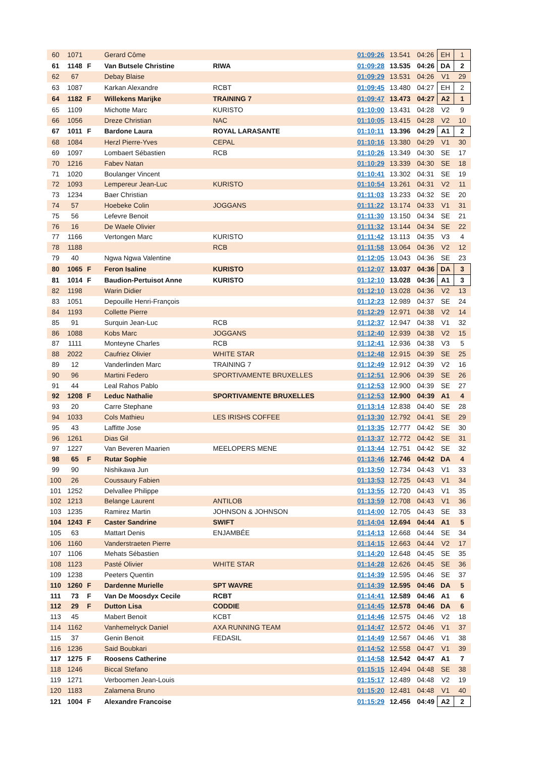| 60 | 1071 | | Gerard Côme | | 01:09:26 | 13.541 | 04:26 | EH | 1 |
| 61 | 1148 | F | Van Butsele Christine | RIWA | 01:09:28 | 13.535 | 04:26 | DA | 2 |
| 62 | 67 | | Debay Blaise | | 01:09:29 | 13.531 | 04:26 | V1 | 29 |
| 63 | 1087 | | Karkan Alexandre | RCBT | 01:09:45 | 13.480 | 04:27 | EH | 2 |
| 64 | 1182 | F | Willekens Marijke | TRAINING 7 | 01:09:47 | 13.473 | 04:27 | A2 | 1 |
| 65 | 1109 | | Michotte Marc | KURISTO | 01:10:00 | 13.431 | 04:28 | V2 | 9 |
| 66 | 1056 | | Dreze Christian | NAC | 01:10:05 | 13.415 | 04:28 | V2 | 10 |
| 67 | 1011 | F | Bardone Laura | ROYAL LARASANTE | 01:10:11 | 13.396 | 04:29 | A1 | 2 |
| 68 | 1084 | | Herzl Pierre-Yves | CEPAL | 01:10:16 | 13.380 | 04:29 | V1 | 30 |
| 69 | 1097 | | Lombaert Sébastien | RCB | 01:10:26 | 13.349 | 04:30 | SE | 17 |
| 70 | 1216 | | Fabev Natan | | 01:10:29 | 13.339 | 04:30 | SE | 18 |
| 71 | 1020 | | Boulanger Vincent | | 01:10:41 | 13.302 | 04:31 | SE | 19 |
| 72 | 1093 | | Lempereur Jean-Luc | KURISTO | 01:10:54 | 13.261 | 04:31 | V2 | 11 |
| 73 | 1234 | | Baer Christian | | 01:11:03 | 13.233 | 04:32 | SE | 20 |
| 74 | 57 | | Hoebeke Colin | JOGGANS | 01:11:22 | 13.174 | 04:33 | V1 | 31 |
| 75 | 56 | | Lefevre Benoit | | 01:11:30 | 13.150 | 04:34 | SE | 21 |
| 76 | 16 | | De Waele Olivier | | 01:11:32 | 13.144 | 04:34 | SE | 22 |
| 77 | 1166 | | Vertongen Marc | KURISTO | 01:11:42 | 13.113 | 04:35 | V3 | 4 |
| 78 | 1188 | | | RCB | 01:11:58 | 13.064 | 04:36 | V2 | 12 |
| 79 | 40 | | Ngwa Ngwa Valentine | | 01:12:05 | 13.043 | 04:36 | SE | 23 |
| 80 | 1065 | F | Feron Isaline | KURISTO | 01:12:07 | 13.037 | 04:36 | DA | 3 |
| 81 | 1014 | F | Baudion-Pertuisot Anne | KURISTO | 01:12:10 | 13.028 | 04:36 | A1 | 3 |
| 82 | 1198 | | Warin Didier | | 01:12:10 | 13.028 | 04:36 | V2 | 13 |
| 83 | 1051 | | Depouille Henri-François | | 01:12:23 | 12.989 | 04:37 | SE | 24 |
| 84 | 1193 | | Collette Pierre | | 01:12:29 | 12.971 | 04:38 | V2 | 14 |
| 85 | 91 | | Surquin Jean-Luc | RCB | 01:12:37 | 12.947 | 04:38 | V1 | 32 |
| 86 | 1088 | | Kobs Marc | JOGGANS | 01:12:40 | 12.939 | 04:38 | V2 | 15 |
| 87 | 1111 | | Monteyne Charles | RCB | 01:12:41 | 12.936 | 04:38 | V3 | 5 |
| 88 | 2022 | | Caufriez Olivier | WHITE STAR | 01:12:48 | 12.915 | 04:39 | SE | 25 |
| 89 | 12 | | Vanderlinden Marc | TRAINING 7 | 01:12:49 | 12.912 | 04:39 | V2 | 16 |
| 90 | 96 | | Martini Federo | SPORTIVAMENTE BRUXELLES | 01:12:51 | 12.906 | 04:39 | SE | 26 |
| 91 | 44 | | Leal Rahos Pablo | | 01:12:53 | 12.900 | 04:39 | SE | 27 |
| 92 | 1208 | F | Leduc Nathalie | SPORTIVAMENTE BRUXELLES | 01:12:53 | 12.900 | 04:39 | A1 | 4 |
| 93 | 20 | | Carre Stephane | | 01:13:14 | 12.838 | 04:40 | SE | 28 |
| 94 | 1033 | | Cols Mathieu | LES IRISHS COFFEE | 01:13:30 | 12.792 | 04:41 | SE | 29 |
| 95 | 43 | | Laffitte Jose | | 01:13:35 | 12.777 | 04:42 | SE | 30 |
| 96 | 1261 | | Dias Gil | | 01:13:37 | 12.772 | 04:42 | SE | 31 |
| 97 | 1227 | | Van Beveren Maarien | MEELOPERS MENE | 01:13:44 | 12.751 | 04:42 | SE | 32 |
| 98 | 65 | F | Rutar Sophie | | 01:13:46 | 12.746 | 04:42 | DA | 4 |
| 99 | 90 | | Nishikawa Jun | | 01:13:50 | 12.734 | 04:43 | V1 | 33 |
| 100 | 26 | | Coussaury Fabien | | 01:13:53 | 12.725 | 04:43 | V1 | 34 |
| 101 | 1252 | | Delvallee Philippe | | 01:13:55 | 12.720 | 04:43 | V1 | 35 |
| 102 | 1213 | | Belange Laurent | ANTILOB | 01:13:59 | 12.708 | 04:43 | V1 | 36 |
| 103 | 1235 | | Ramirez Martin | JOHNSON & JOHNSON | 01:14:00 | 12.705 | 04:43 | SE | 33 |
| 104 | 1243 | F | Caster Sandrine | SWIFT | 01:14:04 | 12.694 | 04:44 | A1 | 5 |
| 105 | 63 | | Mattart Denis | ENJAMBÉE | 01:14:13 | 12.668 | 04:44 | SE | 34 |
| 106 | 1160 | | Vanderstraeten Pierre | | 01:14:15 | 12.663 | 04:44 | V2 | 17 |
| 107 | 1106 | | Mehats Sébastien | | 01:14:20 | 12.648 | 04:45 | SE | 35 |
| 108 | 1123 | | Pasté Olivier | WHITE STAR | 01:14:28 | 12.626 | 04:45 | SE | 36 |
| 109 | 1238 | | Peeters Quentin | | 01:14:39 | 12.595 | 04:46 | SE | 37 |
| 110 | 1260 | F | Dardenne Murielle | SPT WAVRE | 01:14:39 | 12.595 | 04:46 | DA | 5 |
| 111 | 73 | F | Van De Moosdyx Cecile | RCBT | 01:14:41 | 12.589 | 04:46 | A1 | 6 |
| 112 | 29 | F | Dutton Lisa | CODDIE | 01:14:45 | 12.578 | 04:46 | DA | 6 |
| 113 | 45 | | Mabert Benoit | KCBT | 01:14:46 | 12.575 | 04:46 | V2 | 18 |
| 114 | 1162 | | Vanhemelryck Daniel | AXA RUNNING TEAM | 01:14:47 | 12.572 | 04:46 | V1 | 37 |
| 115 | 37 | | Genin Benoit | FEDASIL | 01:14:49 | 12.567 | 04:46 | V1 | 38 |
| 116 | 1236 | | Said Boubkari | | 01:14:52 | 12.558 | 04:47 | V1 | 39 |
| 117 | 1275 | F | Roosens Catherine | | 01:14:58 | 12.542 | 04:47 | A1 | 7 |
| 118 | 1246 | | Biccal Stefano | | 01:15:15 | 12.494 | 04:48 | SE | 38 |
| 119 | 1271 | | Verboomen Jean-Louis | | 01:15:17 | 12.489 | 04:48 | V2 | 19 |
| 120 | 1183 | | Zalamena Bruno | | 01:15:20 | 12.481 | 04:48 | V1 | 40 |
| 121 | 1004 | F | Alexandre Francoise | | 01:15:29 | 12.456 | 04:49 | A2 | 2 |